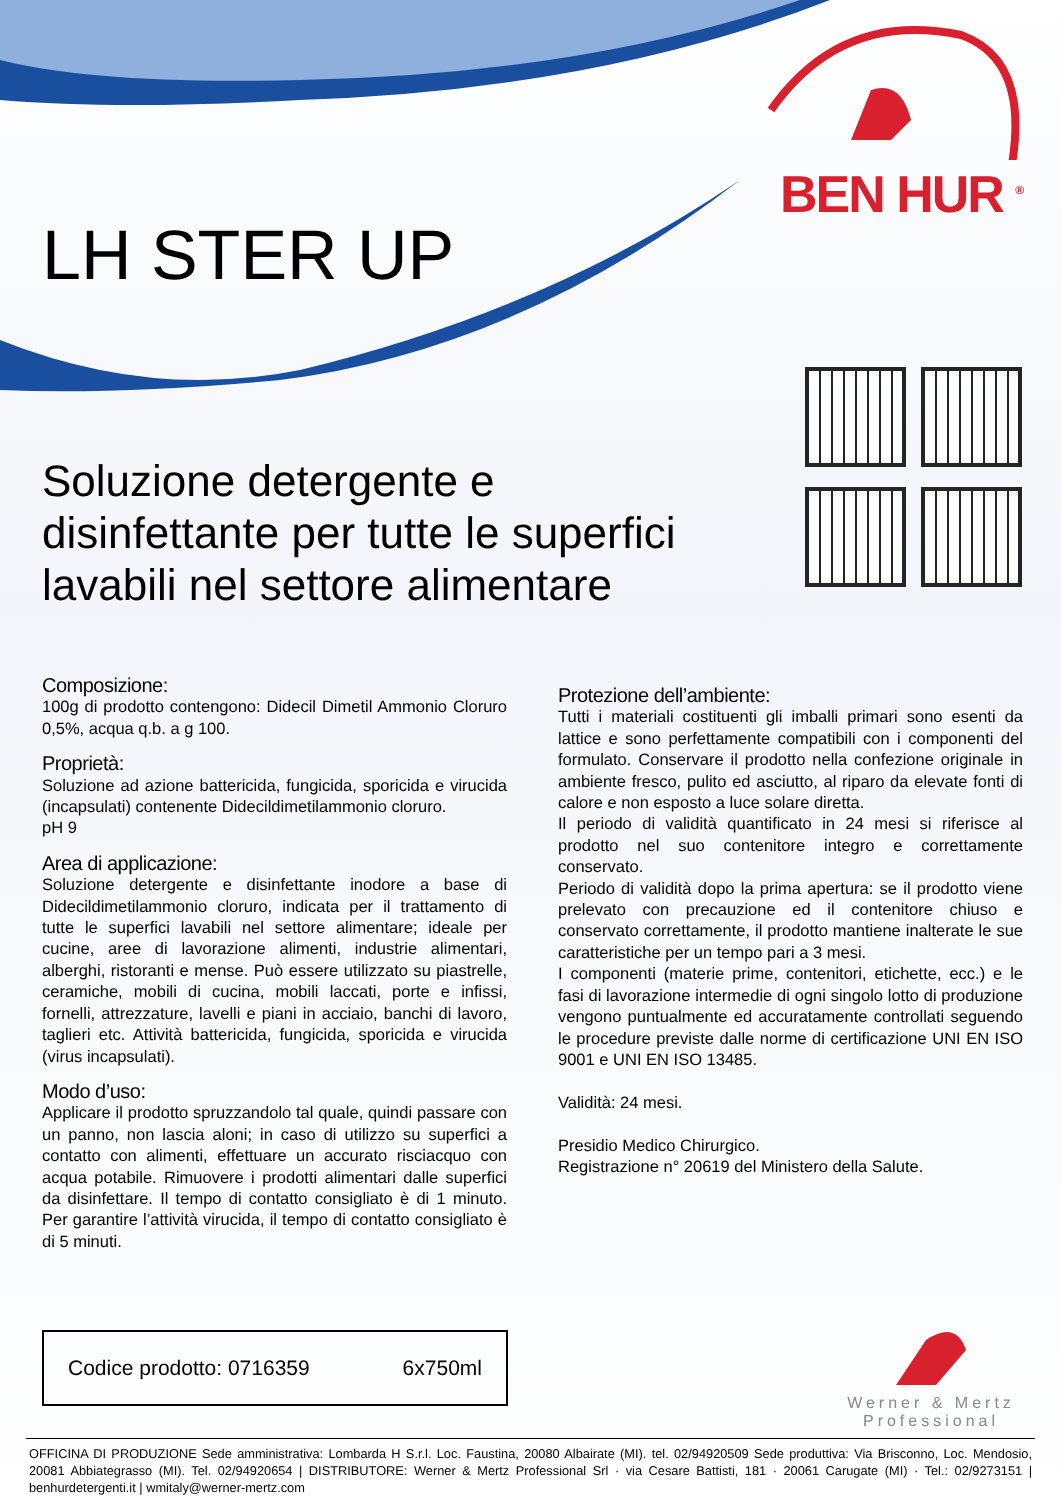BEN HUR <sup>®</sup>
LH STER UP
Soluzione detergente e disinfettante per tutte le superfici lavabili nel settore alimentare
Composizione:
100g di prodotto contengono: Didecil Dimetil Ammonio Cloruro 0,5%, acqua q.b. a g 100.
Proprietà:
Soluzione ad azione battericida, fungicida, sporicida e virucida (incapsulati) contenente Didecildimetilammonio cloruro.
pH 9
Area di applicazione:
Soluzione detergente e disinfettante inodore a base di Didecildimetilammonio cloruro, indicata per il trattamento di tutte le superfici lavabili nel settore alimentare; ideale per cucine, aree di lavorazione alimenti, industrie alimentari, alberghi, ristoranti e mense. Può essere utilizzato su piastrelle, ceramiche, mobili di cucina, mobili laccati, porte e infissi, fornelli, attrezzature, lavelli e piani in acciaio, banchi di lavoro, taglieri etc. Attività battericida, fungicida, sporicida e virucida (virus incapsulati).
Modo d’uso:
Applicare il prodotto spruzzandolo tal quale, quindi passare con un panno, non lascia aloni; in caso di utilizzo su superfici a contatto con alimenti, effettuare un accurato risciacquo con acqua potabile. Rimuovere i prodotti alimentari dalle superfici da disinfettare. Il tempo di contatto consigliato è di 1 minuto. Per garantire l’attività virucida, il tempo di contatto consigliato è di 5 minuti.
Protezione dell’ambiente:
Tutti i materiali costituenti gli imballi primari sono esenti da lattice e sono perfettamente compatibili con i componenti del formulato. Conservare il prodotto nella confezione originale in ambiente fresco, pulito ed asciutto, al riparo da elevate fonti di calore e non esposto a luce solare diretta.
Il periodo di validità quantificato in 24 mesi si riferisce al prodotto nel suo contenitore integro e correttamente conservato.
Periodo di validità dopo la prima apertura: se il prodotto viene prelevato con precauzione ed il contenitore chiuso e conservato correttamente, il prodotto mantiene inalterate le sue caratteristiche per un tempo pari a 3 mesi.
I componenti (materie prime, contenitori, etichette, ecc.) e le fasi di lavorazione intermedie di ogni singolo lotto di produzione vengono puntualmente ed accuratamente controllati seguendo le procedure previste dalle norme di certificazione UNI EN ISO 9001 e UNI EN ISO 13485.
Validità: 24 mesi.
Presidio Medico Chirurgico.
Registrazione n° 20619 del Ministero della Salute.
Codice prodotto: 0716359 6x750ml
Werner & Mertz
Professional
OFFICINA DI PRODUZIONE Sede amministrativa: Lombarda H S.r.l. Loc. Faustina, 20080 Albairate (MI). tel. 02/94920509 Sede produttiva: Via Brisconno, Loc. Mendosio, 20081 Abbiategrasso (MI). Tel. 02/94920654 | DISTRIBUTORE: Werner & Mertz Professional Srl · via Cesare Battisti, 181 · 20061 Carugate (MI) · Tel.: 02/9273151 | benhurdetergenti.it | wmitaly@werner-mertz.com